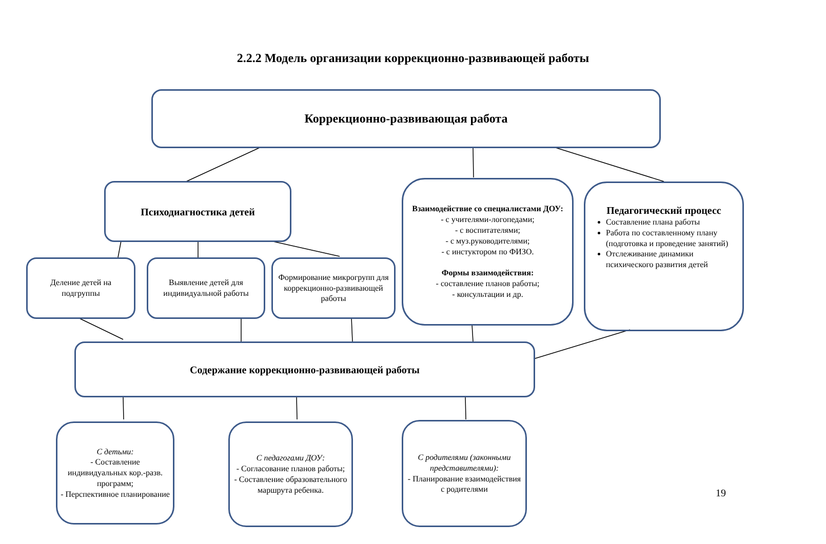2.2.2 Модель организации коррекционно-развивающей работы
Коррекционно-развивающая работа
Психодиагностика детей
Взаимодействие со специалистами ДОУ:
- с учителями-логопедами;
- с воспитателями;
- с муз.руководителями;
- с инстуктором по ФИЗО.
Формы взаимодействия:
- составление планов работы;
- консультации и др.
Педагогический процесс
Составление плана работы
Работа по составленному плану (подготовка и проведение занятий)
Отслеживание динамики психического развития детей
Деление детей на подгруппы
Выявление детей для индивидуальной работы
Формирование микрогрупп для коррекционно-развивающей работы
Содержание коррекционно-развивающей работы
С детьми:
- Составление индивидуальных кор.-разв. программ;
- Перспективное планирование
С педагогами ДОУ:
- Согласование планов работы;
- Составление образовательного маршрута ребенка.
С родителями (законными представителями):
- Планирование взаимодействия с родителями
19